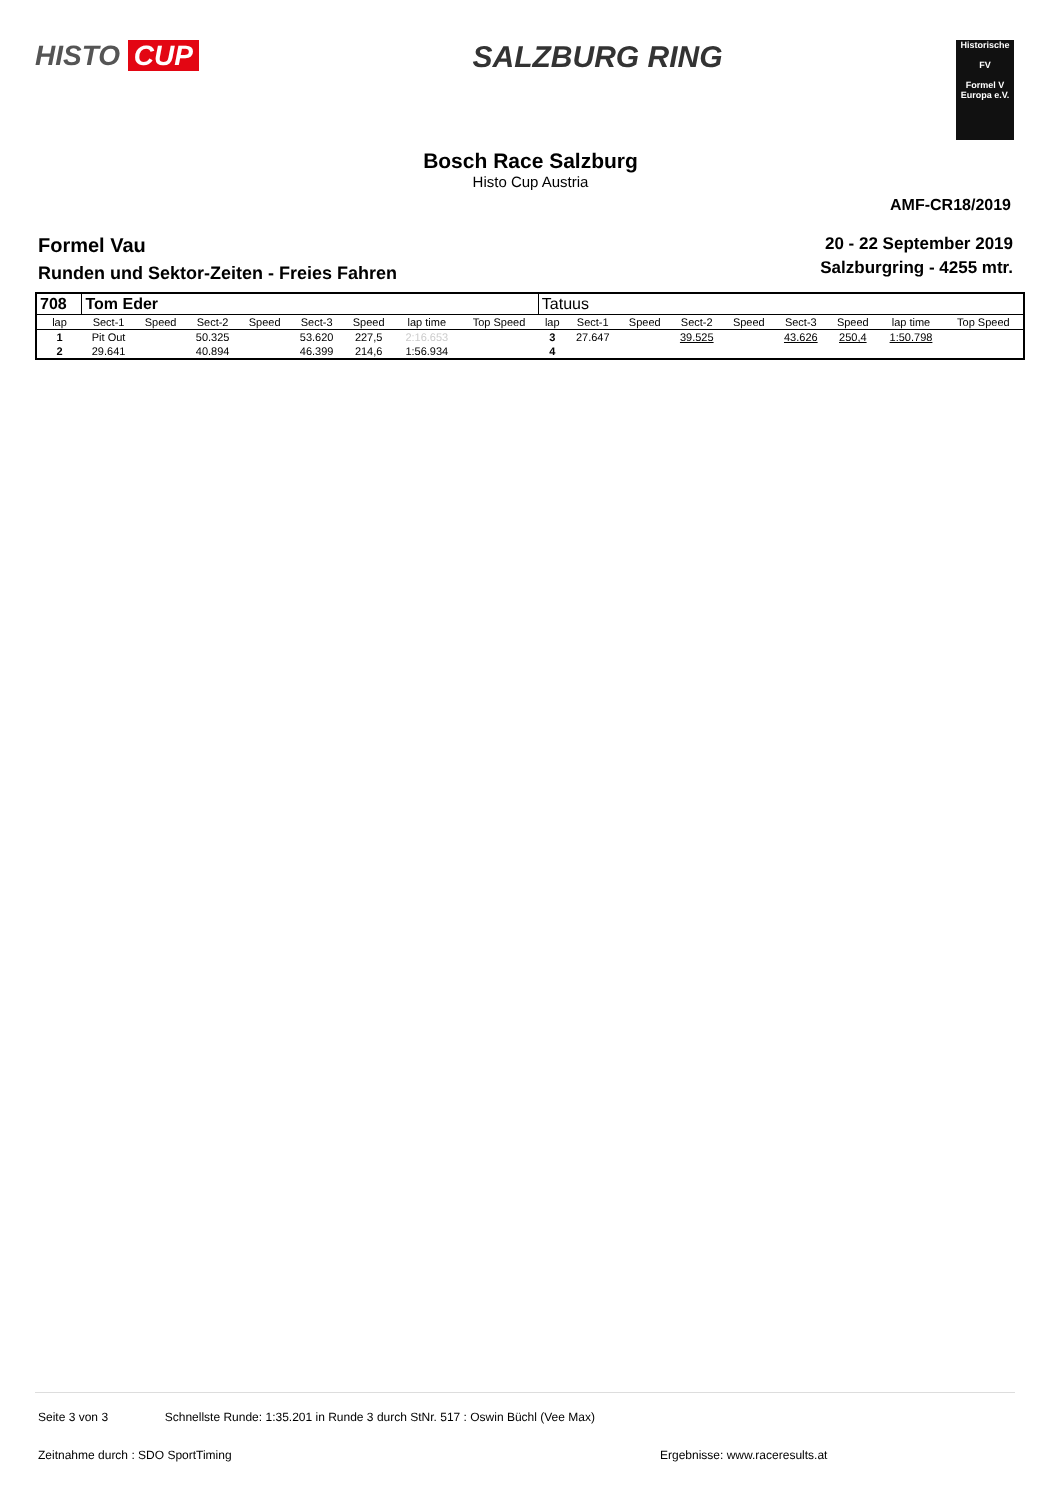HISTO CUP SALZBURG RING
Historische
FV
Formel V Europa e.V.
Bosch Race Salzburg
Histo Cup Austria
AMF-CR18/2019
Formel Vau
Runden und Sektor-Zeiten - Freies Fahren
20 - 22 September 2019
Salzburgring - 4255 mtr.
| 708 | Tom Eder | | | | | | | | Tatuus | | | | | | | | |
| lap | Sect-1 | Speed | Sect-2 | Speed | Sect-3 | Speed | lap time | Top Speed | lap | Sect-1 | Speed | Sect-2 | Speed | Sect-3 | Speed | lap time | Top Speed |
| 1 | Pit Out | | 50.325 | | 53.620 | 227,5 | 2:16.653 | | 3 | 27.647 | | 39.525 | | 43.626 | 250,4 | 1:50.798 | |
| 2 | 29.641 | | 40.894 | | 46.399 | 214,6 | 1:56.934 | | 4 | | | | | | | | |
Seite 3 von 3 Schnellste Runde: 1:35.201 in Runde 3 durch StNr. 517 : Oswin Büchl (Vee Max)
Zeitnahme durch : SDO SportTiming
Ergebnisse: www.raceresults.at